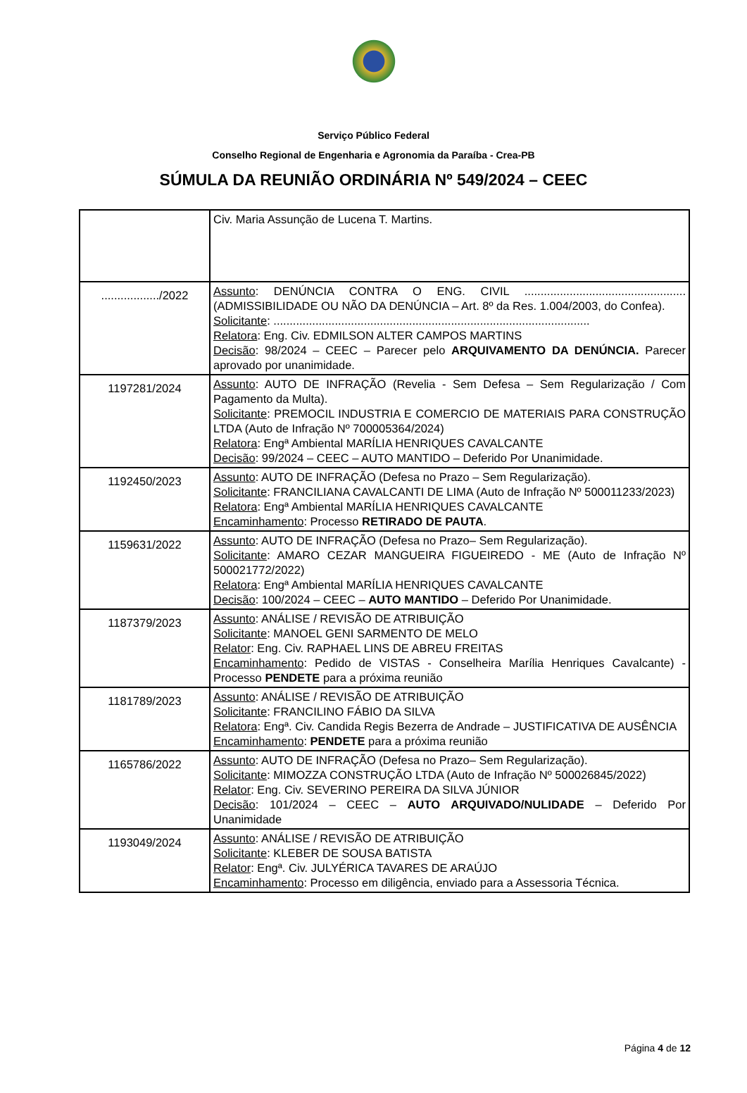Serviço Público Federal
Conselho Regional de Engenharia e Agronomia da Paraíba - Crea-PB
SÚMULA DA REUNIÃO ORDINÁRIA Nº 549/2024 – CEEC
| | Civ. Maria Assunção de Lucena T. Martins. |
| ................../2022 | Assunto : DENÚNCIA CONTRA O ENG. CIVIL .................................................. (ADMISSIBILIDADE OU NÃO DA DENÚNCIA – Art. 8º da Res. 1.004/2003, do Confea). Solicitante : .................................................................................................. Relatora : Eng. Civ. EDMILSON ALTER CAMPOS MARTINS Decisão : 98/2024 – CEEC – Parecer pelo ARQUIVAMENTO DA DENÚNCIA. Parecer aprovado por unanimidade. |
| 1197281/2024 | Assunto : AUTO DE INFRAÇÃO (Revelia - Sem Defesa – Sem Regularização / Com Pagamento da Multa). Solicitante : PREMOCIL INDUSTRIA E COMERCIO DE MATERIAIS PARA CONSTRUÇÃO LTDA (Auto de Infração Nº 700005364/2024) Relatora : Engª Ambiental MARÍLIA HENRIQUES CAVALCANTE Decisão : 99/2024 – CEEC – AUTO MANTIDO – Deferido Por Unanimidade. |
| 1192450/2023 | Assunto : AUTO DE INFRAÇÃO (Defesa no Prazo – Sem Regularização). Solicitante : FRANCILIANA CAVALCANTI DE LIMA (Auto de Infração Nº 500011233/2023) Relatora : Engª Ambiental MARÍLIA HENRIQUES CAVALCANTE Encaminhamento : Processo RETIRADO DE PAUTA . |
| 1159631/2022 | Assunto : AUTO DE INFRAÇÃO (Defesa no Prazo– Sem Regularização). Solicitante : AMARO CEZAR MANGUEIRA FIGUEIREDO - ME (Auto de Infração Nº 500021772/2022) Relatora : Engª Ambiental MARÍLIA HENRIQUES CAVALCANTE Decisão : 100/2024 – CEEC – AUTO MANTIDO – Deferido Por Unanimidade. |
| 1187379/2023 | Assunto : ANÁLISE / REVISÃO DE ATRIBUIÇÃO Solicitante : MANOEL GENI SARMENTO DE MELO Relator : Eng. Civ. RAPHAEL LINS DE ABREU FREITAS Encaminhamento : Pedido de VISTAS - Conselheira Marília Henriques Cavalcante) - Processo PENDETE para a próxima reunião |
| 1181789/2023 | Assunto : ANÁLISE / REVISÃO DE ATRIBUIÇÃO Solicitante : FRANCILINO FÁBIO DA SILVA Relatora : Engª. Civ. Candida Regis Bezerra de Andrade – JUSTIFICATIVA DE AUSÊNCIA Encaminhamento : PENDETE para a próxima reunião |
| 1165786/2022 | Assunto : AUTO DE INFRAÇÃO (Defesa no Prazo– Sem Regularização). Solicitante : MIMOZZA CONSTRUÇÃO LTDA (Auto de Infração Nº 500026845/2022) Relator : Eng. Civ. SEVERINO PEREIRA DA SILVA JÚNIOR Decisão : 101/2024 – CEEC – AUTO ARQUIVADO/NULIDADE – Deferido Por Unanimidade |
| 1193049/2024 | Assunto : ANÁLISE / REVISÃO DE ATRIBUIÇÃO Solicitante : KLEBER DE SOUSA BATISTA Relator : Engª. Civ. JULYÉRICA TAVARES DE ARAÚJO Encaminhamento : Processo em diligência, enviado para a Assessoria Técnica. |
Página 4 de 12